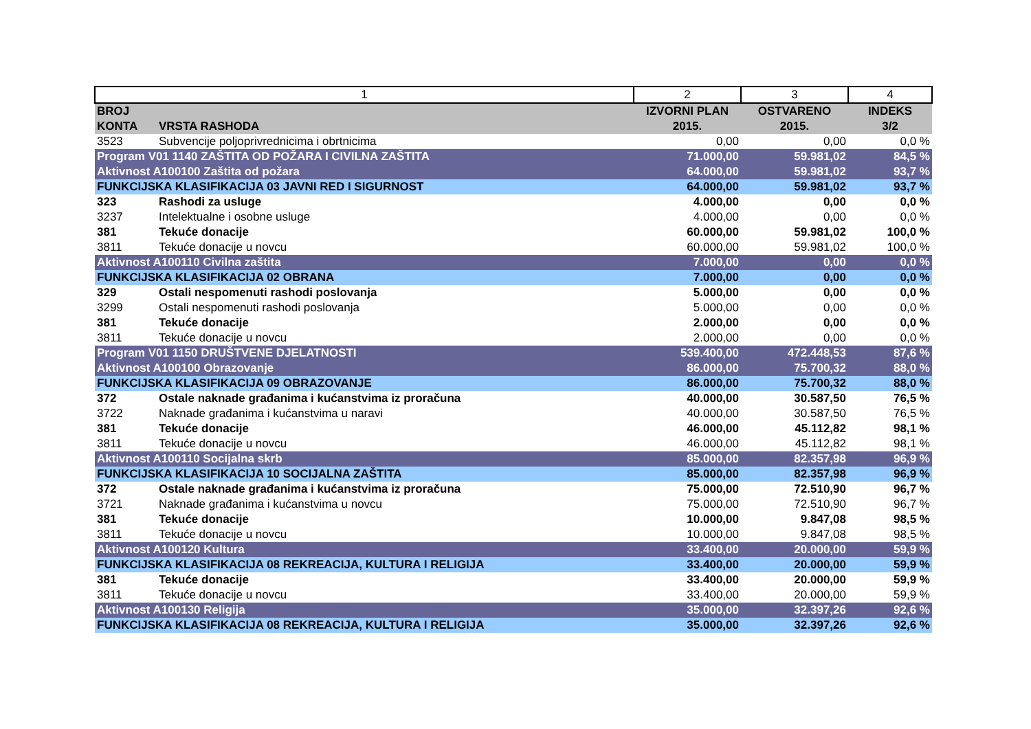| 1 | | 2 | 3 | 4 |
| BROJ KONTA | VRSTA RASHODA | IZVORNI PLAN 2015. | OSTVARENO 2015. | INDEKS 3/2 |
| 3523 | Subvencije poljoprivrednicima i obrtnicima | 0,00 | 0,00 | 0,0 % |
| Program V01 1140 ZAŠTITA OD POŽARA I CIVILNA ZAŠTITA | | 71.000,00 | 59.981,02 | 84,5 % |
| Aktivnost A100100 Zaštita od požara | | 64.000,00 | 59.981,02 | 93,7 % |
| FUNKCIJSKA KLASIFIKACIJA 03 JAVNI RED I SIGURNOST | | 64.000,00 | 59.981,02 | 93,7 % |
| 323 | Rashodi za usluge | 4.000,00 | 0,00 | 0,0 % |
| 3237 | Intelektualne i osobne usluge | 4.000,00 | 0,00 | 0,0 % |
| 381 | Tekuće donacije | 60.000,00 | 59.981,02 | 100,0 % |
| 3811 | Tekuće donacije u novcu | 60.000,00 | 59.981,02 | 100,0 % |
| Aktivnost A100110 Civilna zaštita | | 7.000,00 | 0,00 | 0,0 % |
| FUNKCIJSKA KLASIFIKACIJA 02 OBRANA | | 7.000,00 | 0,00 | 0,0 % |
| 329 | Ostali nespomenuti rashodi poslovanja | 5.000,00 | 0,00 | 0,0 % |
| 3299 | Ostali nespomenuti rashodi poslovanja | 5.000,00 | 0,00 | 0,0 % |
| 381 | Tekuće donacije | 2.000,00 | 0,00 | 0,0 % |
| 3811 | Tekuće donacije u novcu | 2.000,00 | 0,00 | 0,0 % |
| Program V01 1150 DRUŠTVENE DJELATNOSTI | | 539.400,00 | 472.448,53 | 87,6 % |
| Aktivnost A100100 Obrazovanje | | 86.000,00 | 75.700,32 | 88,0 % |
| FUNKCIJSKA KLASIFIKACIJA 09 OBRAZOVANJE | | 86.000,00 | 75.700,32 | 88,0 % |
| 372 | Ostale naknade građanima i kućanstvima iz proračuna | 40.000,00 | 30.587,50 | 76,5 % |
| 3722 | Naknade građanima i kućanstvima u naravi | 40.000,00 | 30.587,50 | 76,5 % |
| 381 | Tekuće donacije | 46.000,00 | 45.112,82 | 98,1 % |
| 3811 | Tekuće donacije u novcu | 46.000,00 | 45.112,82 | 98,1 % |
| Aktivnost A100110 Socijalna skrb | | 85.000,00 | 82.357,98 | 96,9 % |
| FUNKCIJSKA KLASIFIKACIJA 10 SOCIJALNA ZAŠTITA | | 85.000,00 | 82.357,98 | 96,9 % |
| 372 | Ostale naknade građanima i kućanstvima iz proračuna | 75.000,00 | 72.510,90 | 96,7 % |
| 3721 | Naknade građanima i kućanstvima u novcu | 75.000,00 | 72.510,90 | 96,7 % |
| 381 | Tekuće donacije | 10.000,00 | 9.847,08 | 98,5 % |
| 3811 | Tekuće donacije u novcu | 10.000,00 | 9.847,08 | 98,5 % |
| Aktivnost A100120 Kultura | | 33.400,00 | 20.000,00 | 59,9 % |
| FUNKCIJSKA KLASIFIKACIJA 08 REKREACIJA, KULTURA I RELIGIJA | | 33.400,00 | 20.000,00 | 59,9 % |
| 381 | Tekuće donacije | 33.400,00 | 20.000,00 | 59,9 % |
| 3811 | Tekuće donacije u novcu | 33.400,00 | 20.000,00 | 59,9 % |
| Aktivnost A100130 Religija | | 35.000,00 | 32.397,26 | 92,6 % |
| FUNKCIJSKA KLASIFIKACIJA 08 REKREACIJA, KULTURA I RELIGIJA | | 35.000,00 | 32.397,26 | 92,6 % |